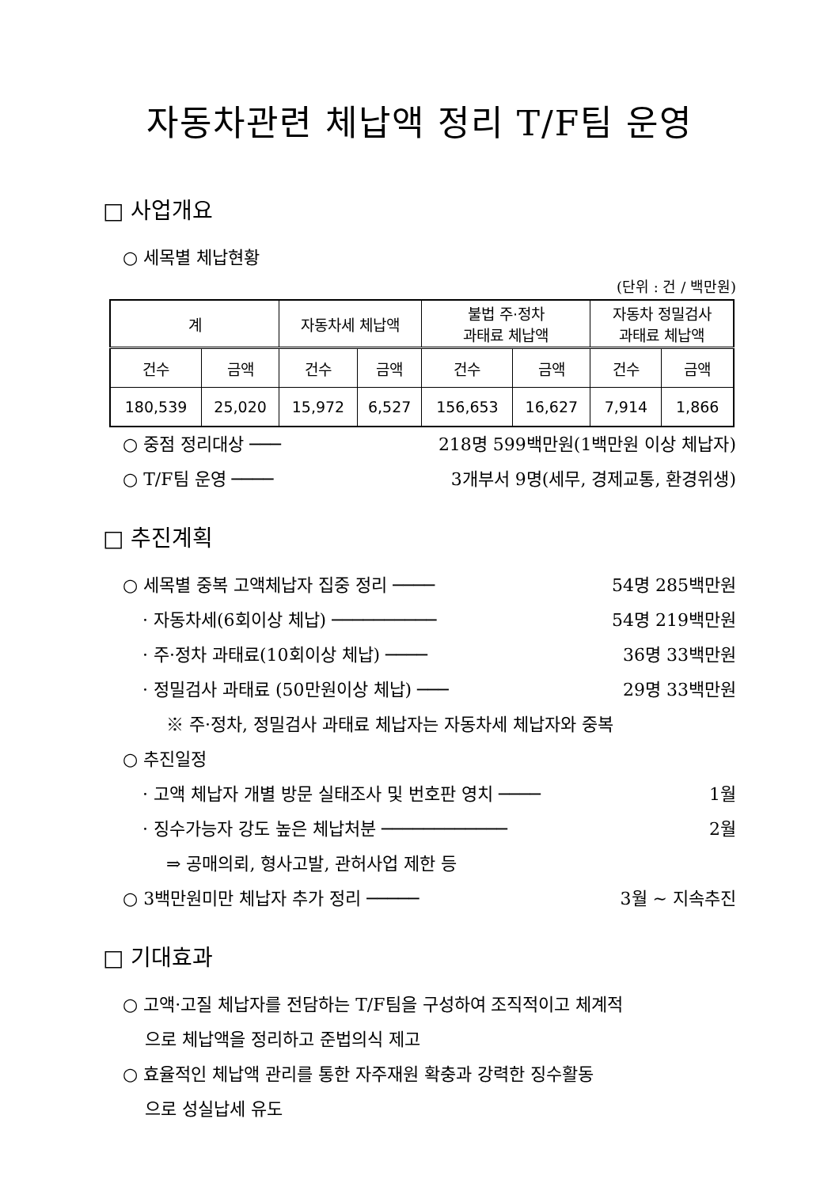자동차관련 체납액 정리 T/F팀 운영
□ 사업개요
○ 세목별 체납현황
(단위 : 건 / 백만원)
| 계 | | 자동차세 체납액 | | 불법 주·정차 과태료 체납액 | | 자동차 정밀검사 과태료 체납액 | |
| --- | --- | --- | --- | --- | --- | --- | --- |
| 건수 | 금액 | 건수 | 금액 | 건수 | 금액 | 건수 | 금액 |
| 180,539 | 25,020 | 15,972 | 6,527 | 156,653 | 16,627 | 7,914 | 1,866 |
○ 중점 정리대상 ─── 218명 599백만원(1백만원 이상 체납자)
○ T/F팀 운영 ──── 3개부서 9명(세무, 경제교통, 환경위생)
□ 추진계획
○ 세목별 중복 고액체납자 집중 정리 ──── 54명 285백만원
· 자동차세(6회이상 체납) ────────── 54명 219백만원
· 주·정차 과태료(10회이상 체납) ──── 36명 33백만원
· 정밀검사 과태료 (50만원이상 체납) ─── 29명 33백만원
※ 주·정차, 정밀검사 과태료 체납자는 자동차세 체납자와 중복
○ 추진일정
· 고액 체납자 개별 방문 실태조사 및 번호판 영치 ──── 1월
· 징수가능자 강도 높은 체납처분 ──────────── 2월
⇒ 공매의뢰, 형사고발, 관허사업 제한 등
○ 3백만원미만 체납자 추가 정리 ───── 3월 ~ 지속추진
□ 기대효과
○ 고액·고질 체납자를 전담하는 T/F팀을 구성하여 조직적이고 체계적
으로 체납액을 정리하고 준법의식 제고
○ 효율적인 체납액 관리를 통한 자주재원 확충과 강력한 징수활동
으로 성실납세 유도